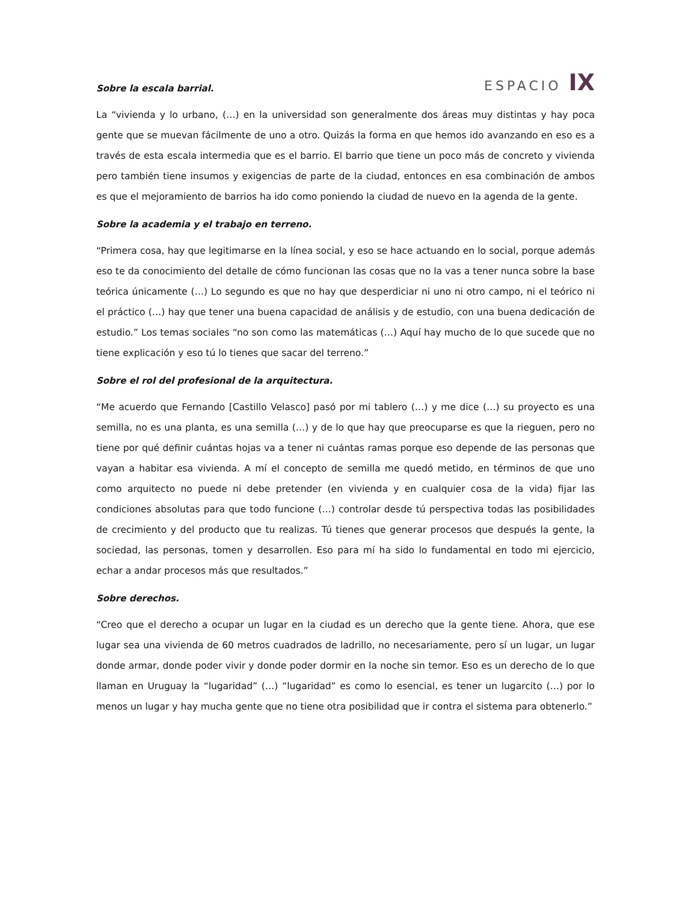ESPACIO IX
Sobre la escala barrial.
La “vivienda y lo urbano, (…) en la universidad son generalmente dos áreas muy distintas y hay poca gente que se muevan fácilmente de uno a otro. Quizás la forma en que hemos ido avanzando en eso es a través de esta escala intermedia que es el barrio. El barrio que tiene un poco más de concreto y vivienda pero también tiene insumos y exigencias de parte de la ciudad, entonces en esa combinación de ambos es que el mejoramiento de barrios ha ido como poniendo la ciudad de nuevo en la agenda de la gente.
Sobre la academia y el trabajo en terreno.
“Primera cosa, hay que legitimarse en la línea social, y eso se hace actuando en lo social, porque además eso te da conocimiento del detalle de cómo funcionan las cosas que no la vas a tener nunca sobre la base teórica únicamente (…) Lo segundo es que no hay que desperdiciar ni uno ni otro campo, ni el teórico ni el práctico (…) hay que tener una buena capacidad de análisis y de estudio, con una buena dedicación de estudio.” Los temas sociales “no son como las matemáticas (…) Aquí hay mucho de lo que sucede que no tiene explicación y eso tú lo tienes que sacar del terreno.”
Sobre el rol del profesional de la arquitectura.
“Me acuerdo que Fernando [Castillo Velasco] pasó por mi tablero (…) y me dice (…) su proyecto es una semilla, no es una planta, es una semilla (…) y de lo que hay que preocuparse es que la rieguen, pero no tiene por qué definir cuántas hojas va a tener ni cuántas ramas porque eso depende de las personas que vayan a habitar esa vivienda. A mí el concepto de semilla me quedó metido, en términos de que uno como arquitecto no puede ni debe pretender (en vivienda y en cualquier cosa de la vida) fijar las condiciones absolutas para que todo funcione (…) controlar desde tú perspectiva todas las posibilidades de crecimiento y del producto que tu realizas. Tú tienes que generar procesos que después la gente, la sociedad, las personas, tomen y desarrollen. Eso para mí ha sido lo fundamental en todo mi ejercicio, echar a andar procesos más que resultados.”
Sobre derechos.
“Creo que el derecho a ocupar un lugar en la ciudad es un derecho que la gente tiene. Ahora, que ese lugar sea una vivienda de 60 metros cuadrados de ladrillo, no necesariamente, pero sí un lugar, un lugar donde armar, donde poder vivir y donde poder dormir en la noche sin temor. Eso es un derecho de lo que llaman en Uruguay la “lugaridad” (…) “lugaridad” es como lo esencial, es tener un lugarcito (…) por lo menos un lugar y hay mucha gente que no tiene otra posibilidad que ir contra el sistema para obtenerlo.”